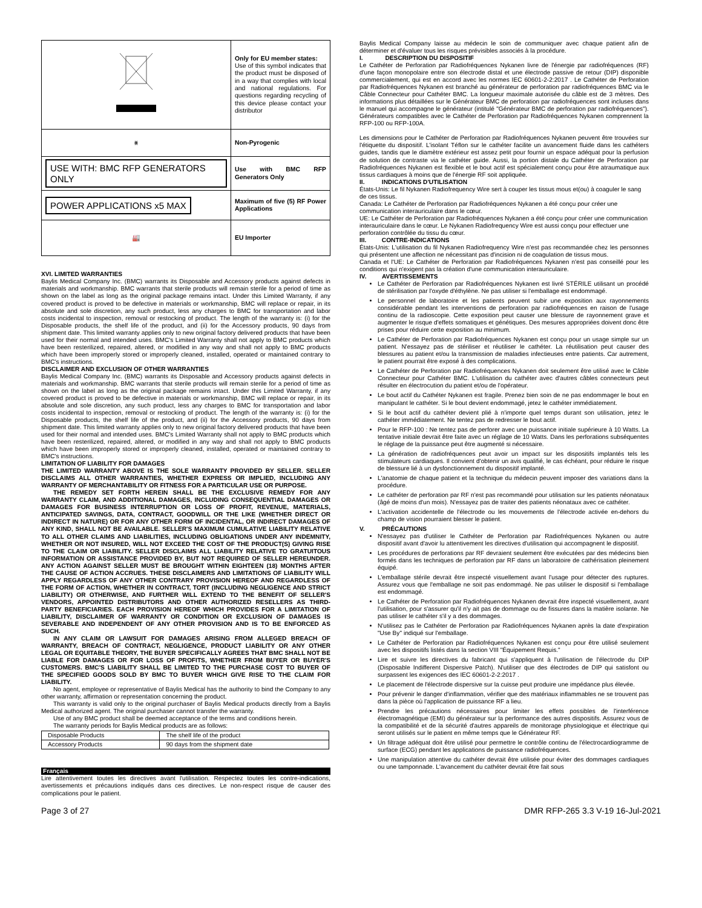| | Only for EU member states: Use of this symbol indicates that the product must be disposed of in a way that complies with local and national regulations. For questions regarding recycling of this device please contact your distributor |
| ⨳ | Non-Pyrogenic |
| USE WITH: BMC RFP GENERATORS ONLY | Use with BMC RFP Generators Only |
| POWER APPLICATIONS x5 MAX | Maximum of five (5) RF Power Applications |
| 🏭 | EU Importer |
XVI. LIMITED WARRANTIES
Baylis Medical Company Inc. (BMC) warrants its Disposable and Accessory products against defects in materials and workmanship. BMC warrants that sterile products will remain sterile for a period of time as shown on the label as long as the original package remains intact. Under this Limited Warranty, if any covered product is proved to be defective in materials or workmanship, BMC will replace or repair, in its absolute and sole discretion, any such product, less any charges to BMC for transportation and labor costs incidental to inspection, removal or restocking of product. The length of the warranty is: (i) for the Disposable products, the shelf life of the product, and (ii) for the Accessory products, 90 days from shipment date. This limited warranty applies only to new original factory delivered products that have been used for their normal and intended uses. BMC's Limited Warranty shall not apply to BMC products which have been resterilized, repaired, altered, or modified in any way and shall not apply to BMC products which have been improperly stored or improperly cleaned, installed, operated or maintained contrary to BMC's instructions.
DISCLAIMER AND EXCLUSION OF OTHER WARRANTIES
Baylis Medical Company Inc. (BMC) warrants its Disposable and Accessory products against defects in materials and workmanship. BMC warrants that sterile products will remain sterile for a period of time as shown on the label as long as the original package remains intact. Under this Limited Warranty, if any covered product is proved to be defective in materials or workmanship, BMC will replace or repair, in its absolute and sole discretion, any such product, less any charges to BMC for transportation and labor costs incidental to inspection, removal or restocking of product. The length of the warranty is: (i) for the Disposable products, the shelf life of the product, and (ii) for the Accessory products, 90 days from shipment date. This limited warranty applies only to new original factory delivered products that have been used for their normal and intended uses. BMC's Limited Warranty shall not apply to BMC products which have been resterilized, repaired, altered, or modified in any way and shall not apply to BMC products which have been improperly stored or improperly cleaned, installed, operated or maintained contrary to BMC's instructions.
LIMITATION OF LIABILITY FOR DAMAGES
THE LIMITED WARRANTY ABOVE IS THE SOLE WARRANTY PROVIDED BY SELLER. SELLER DISCLAIMS ALL OTHER WARRANTIES, WHETHER EXPRESS OR IMPLIED, INCLUDING ANY WARRANTY OF MERCHANTABILITY OR FITNESS FOR A PARTICULAR USE OR PURPOSE.
THE REMEDY SET FORTH HEREIN SHALL BE THE EXCLUSIVE REMEDY FOR ANY WARRANTY CLAIM, AND ADDITIONAL DAMAGES, INCLUDING CONSEQUENTIAL DAMAGES OR DAMAGES FOR BUSINESS INTERRUPTION OR LOSS OF PROFIT, REVENUE, MATERIALS, ANTICIPATED SAVINGS, DATA, CONTRACT, GOODWILL OR THE LIKE (WHETHER DIRECT OR INDIRECT IN NATURE) OR FOR ANY OTHER FORM OF INCIDENTAL, OR INDIRECT DAMAGES OF ANY KIND, SHALL NOT BE AVAILABLE. SELLER'S MAXIMUM CUMULATIVE LIABILITY RELATIVE TO ALL OTHER CLAIMS AND LIABILITIES, INCLUDING OBLIGATIONS UNDER ANY INDEMNITY, WHETHER OR NOT INSURED, WILL NOT EXCEED THE COST OF THE PRODUCT(S) GIVING RISE TO THE CLAIM OR LIABILITY. SELLER DISCLAIMS ALL LIABILITY RELATIVE TO GRATUITOUS INFORMATION OR ASSISTANCE PROVIDED BY, BUT NOT REQUIRED OF SELLER HEREUNDER. ANY ACTION AGAINST SELLER MUST BE BROUGHT WITHIN EIGHTEEN (18) MONTHS AFTER THE CAUSE OF ACTION ACCRUES. THESE DISCLAIMERS AND LIMITATIONS OF LIABILITY WILL APPLY REGARDLESS OF ANY OTHER CONTRARY PROVISION HEREOF AND REGARDLESS OF THE FORM OF ACTION, WHETHER IN CONTRACT, TORT (INCLUDING NEGLIGENCE AND STRICT LIABILITY) OR OTHERWISE, AND FURTHER WILL EXTEND TO THE BENEFIT OF SELLER'S VENDORS, APPOINTED DISTRIBUTORS AND OTHER AUTHORIZED RESELLERS AS THIRD-PARTY BENEFICIARIES. EACH PROVISION HEREOF WHICH PROVIDES FOR A LIMITATION OF LIABILITY, DISCLAIMER OF WARRANTY OR CONDITION OR EXCLUSION OF DAMAGES IS SEVERABLE AND INDEPENDENT OF ANY OTHER PROVISION AND IS TO BE ENFORCED AS SUCH.
IN ANY CLAIM OR LAWSUIT FOR DAMAGES ARISING FROM ALLEGED BREACH OF WARRANTY, BREACH OF CONTRACT, NEGLIGENCE, PRODUCT LIABILITY OR ANY OTHER LEGAL OR EQUITABLE THEORY, THE BUYER SPECIFICALLY AGREES THAT BMC SHALL NOT BE LIABLE FOR DAMAGES OR FOR LOSS OF PROFITS, WHETHER FROM BUYER OR BUYER'S CUSTOMERS. BMC'S LIABILITY SHALL BE LIMITED TO THE PURCHASE COST TO BUYER OF THE SPECIFIED GOODS SOLD BY BMC TO BUYER WHICH GIVE RISE TO THE CLAIM FOR LIABILITY.
No agent, employee or representative of Baylis Medical has the authority to bind the Company to any other warranty, affirmation or representation concerning the product.
This warranty is valid only to the original purchaser of Baylis Medical products directly from a Baylis Medical authorized agent. The original purchaser cannot transfer the warranty.
Use of any BMC product shall be deemed acceptance of the terms and conditions herein.
The warranty periods for Baylis Medical products are as follows:
| Disposable Products | The shelf life of the product |
| Accessory Products | 90 days from the shipment date |
Français
Lire attentivement toutes les directives avant l'utilisation. Respectez toutes les contre-indications, avertissements et précautions indiqués dans ces directives. Le non-respect risque de causer des complications pour le patient.
Baylis Medical Company laisse au médecin le soin de communiquer avec chaque patient afin de déterminer et d'évaluer tous les risques prévisibles associés à la procédure.
I. DESCRIPTION DU DISPOSITIF
Le Cathéter de Perforation par Radiofréquences Nykanen livre de l'énergie par radiofréquences (RF) d'une façon monopolaire entre son électrode distal et une électrode passive de retour (DIP) disponible commercialement, qui est en accord avec les normes IEC 60601-2-2:2017 . Le Cathéter de Perforation par Radiofréquences Nykanen est branché au générateur de perforation par radiofréquences BMC via le Câble Connecteur pour Cathéter BMC. La longueur maximale autorisée du câble est de 3 mètres. Des informations plus détaillées sur le Générateur BMC de perforation par radiofréquences sont incluses dans le manuel qui accompagne le générateur (intitulé "Générateur BMC de perforation par radiofréquences"). Générateurs compatibles avec le Cathéter de Perforation par Radiofréquences Nykanen comprennent la RFP-100 ou RFP-100A.
Les dimensions pour le Cathéter de Perforation par Radiofréquences Nykanen peuvent être trouvées sur l'étiquette du dispositif. L'isolant Téflon sur le cathéter facilite un avancement fluide dans les cathéters guides, tandis que le diamètre extérieur est assez petit pour fournir un espace adéquat pour la perfusion de solution de contraste via le cathéter guide. Aussi, la portion distale du Cathéter de Perforation par Radiofréquences Nykanen est flexible et le bout actif est spécialement conçu pour être atraumatique aux tissus cardiaques à moins que de l'énergie RF soit appliquée.
II. INDICATIONS D'UTILISATION
États-Unis: Le fil Nykanen Radiofrequency Wire sert à couper les tissus mous et(ou) à coaguler le sang de ces tissus.
Canada: Le Cathéter de Perforation par Radiofréquences Nykanen a été conçu pour créer une communication interauriculaire dans le cœur.
UE: Le Cathéter de Perforation par Radiofréquences Nykanen a été conçu pour créer une communication interauriculaire dans le cœur. Le Nykanen Radiofrequency Wire est aussi conçu pour effectuer une perforation contrôlée du tissu du cœur.
III. CONTRE-INDICATIONS
États-Unis: L'utilisation du fil Nykanen Radiofrequency Wire n'est pas recommandée chez les personnes qui présentent une affection ne nécessitant pas d'incision ni de coagulation de tissus mous.
Canada et l'UE: Le Cathéter de Perforation par Radiofréquences Nykanen n'est pas conseillé pour les conditions qui n'exigent pas la création d'une communication interauriculaire.
IV. AVERTISSEMENTS
Le Cathéter de Perforation par Radiofréquences Nykanen est livré STÉRILE utilisant un procédé de stérilisation par l'oxyde d'éthylène. Ne pas utiliser si l'emballage est endommagé.
Le personnel de laboratoire et les patients peuvent subir une exposition aux rayonnements considérable pendant les interventions de perforation par radiofréquences en raison de l'usage continu de la radioscopie. Cette exposition peut causer une blessure de rayonnement grave et augmenter le risque d'effets somatiques et génétiques. Des mesures appropriées doivent donc être prises pour réduire cette exposition au minimum.
Le Cathéter de Perforation par Radiofréquences Nykanen est conçu pour un usage simple sur un patient. N'essayez pas de stériliser et réutiliser le cathéter. La réutilisation peut causer des blessures au patient et/ou la transmission de maladies infectieuses entre patients. Car autrement, le patient pourrait être exposé à des complications.
Le Cathéter de Perforation par Radiofréquences Nykanen doit seulement être utilisé avec le Câble Connecteur pour Cathéter BMC. L'utilisation du cathéter avec d'autres câbles connecteurs peut résulter en électrocution du patient et/ou de l'opérateur.
Le bout actif du Cathéter Nykanen est fragile. Prenez bien soin de ne pas endommager le bout en manipulant le cathéter. Si le bout devient endommagé, jetez le cathéter immédiatement.
Si le bout actif du cathéter devient plié à n'importe quel temps durant son utilisation, jetez le cathéter immédiatement. Ne tentez pas de redresser le bout actif.
Pour le RFP-100 : Ne tentez pas de perforer avec une puissance initiale supérieure à 10 Watts. La tentative initiale devrait être faite avec un réglage de 10 Watts. Dans les perforations subséquentes le réglage de la puissance peut être augmenté si nécessaire.
La génération de radiofréquences peut avoir un impact sur les dispositifs implantés tels les stimulateurs cardiaques. Il convient d'obtenir un avis qualifié, le cas échéant, pour réduire le risque de blessure lié à un dysfonctionnement du dispositif implanté.
L'anatomie de chaque patient et la technique du médecin peuvent imposer des variations dans la procédure.
Le cathéter de perforation par RF n'est pas recommandé pour utilisation sur les patients néonataux (âgé de moins d'un mois). N'essayez pas de traiter des patients néonataux avec ce cathéter.
L'activation accidentelle de l'électrode ou les mouvements de l'électrode activée en-dehors du champ de vision pourraient blesser le patient.
V. PRÉCAUTIONS
N'essayez pas d'utiliser le Cathéter de Perforation par Radiofréquences Nykanen ou autre dispositif avant d'avoir lu attentivement les directives d'utilisation qui accompagnent le dispositif.
Les procédures de perforations par RF devraient seulement être exécutées par des médecins bien formés dans les techniques de perforation par RF dans un laboratoire de cathérisation pleinement équipé.
L'emballage stérile devrait être inspecté visuellement avant l'usage pour détecter des ruptures. Assurez vous que l'emballage ne soit pas endommagé. Ne pas utiliser le dispositif si l'emballage est endommagé.
Le Cathéter de Perforation par Radiofréquences Nykanen devrait être inspecté visuellement, avant l'utilisation, pour s'assurer qu'il n'y ait pas de dommage ou de fissures dans la matière isolante. Ne pas utiliser le cathéter s'il y a des dommages.
N'utilisez pas le Cathéter de Perforation par Radiofréquences Nykanen après la date d'expiration "Use By" indiqué sur l'emballage.
Le Cathéter de Perforation par Radiofréquences Nykanen est conçu pour être utilisé seulement avec les dispositifs listés dans la section VIII "Équipement Requis."
Lire et suivre les directives du fabricant qui s'appliquent à l'utilisation de l'électrode du DIP (Disposable Indifferent Dispersive Patch). N'utiliser que des électrodes de DIP qui satisfont ou surpassent les exigences des IEC 60601-2-2:2017 .
Le placement de l'électrode dispersive sur la cuisse peut produire une impédance plus élevée.
Pour prévenir le danger d'inflammation, vérifier que des matériaux inflammables ne se trouvent pas dans la pièce où l'application de puissance RF a lieu.
Prendre les précautions nécessaires pour limiter les effets possibles de l'interférence électromagnétique (EMI) du générateur sur la performance des autres dispositifs. Assurez vous de la compatibilité et de la sécurité d'autres appareils de monitorage physiologique et électrique qui seront utilisés sur le patient en même temps que le Générateur RF.
Un filtrage adéquat doit être utilisé pour permettre le contrôle continu de l'électrocardiogramme de surface (ECG) pendant les applications de puissance radiofréquences.
Une manipulation attentive du cathéter devrait être utilisée pour éviter des dommages cardiaques ou une tamponnade. L'avancement du cathéter devrait être fait sous
Page 3 of 27 DMR RFP-265 3.3 V-19 16-Jul-2021